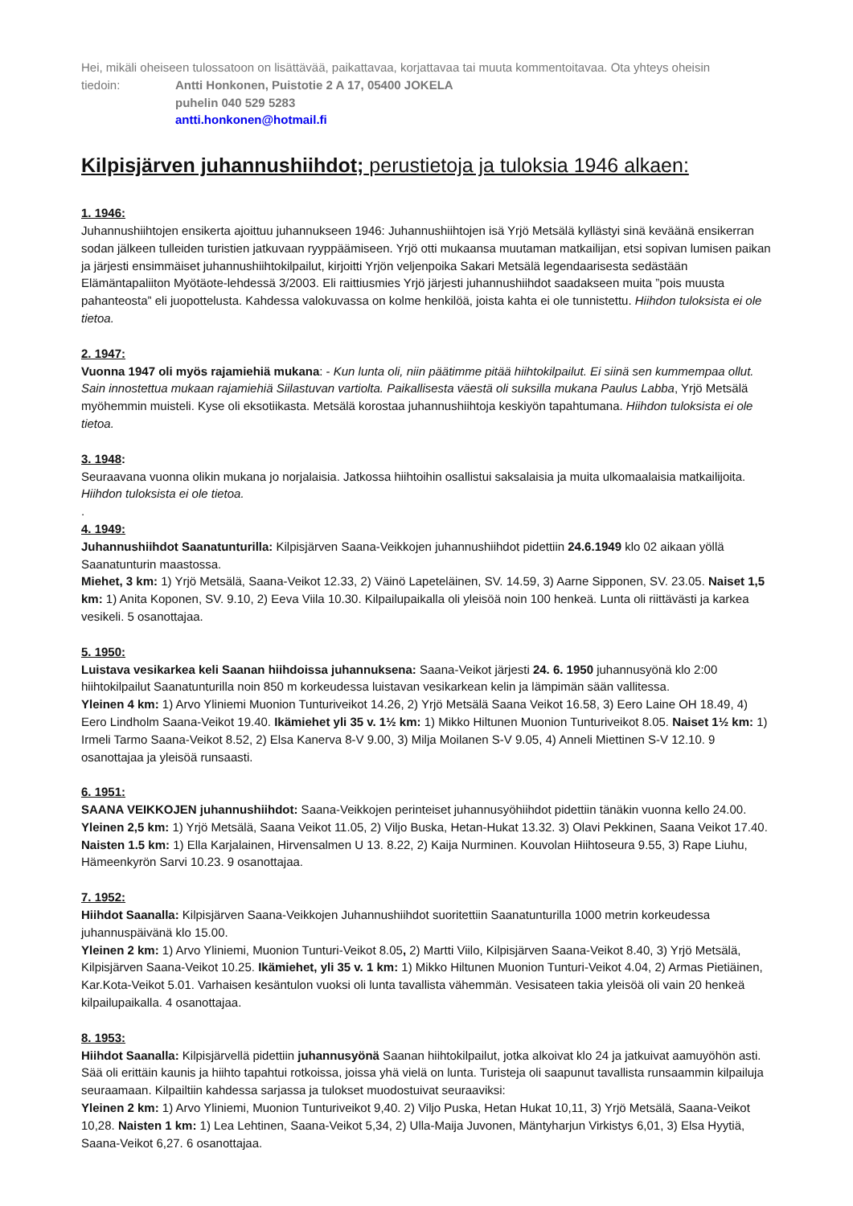Hei, mikäli oheiseen tulossatoon on lisättävää, paikattavaa, korjattavaa tai muuta kommentoitavaa. Ota yhteys oheisin
tiedoin: Antti Honkonen, Puistotie 2 A 17, 05400 JOKELA
puhelin 040 529 5283
antti.honkonen@hotmail.fi
Kilpisjärven juhannushiihdot; perustietoja ja tuloksia 1946 alkaen:
1. 1946:
Juhannushiihtojen ensikerta ajoittuu juhannukseen 1946: Juhannushiihtojen isä Yrjö Metsälä kyllästyi sinä keväänä ensikerran sodan jälkeen tulleiden turistien jatkuvaan ryyppäämiseen. Yrjö otti mukaansa muutaman matkailijan, etsi sopivan lumisen paikan ja järjesti ensimmäiset juhannushiihtokilpailut, kirjoitti Yrjön veljenpoika Sakari Metsälä legendaarisesta sedästään Elämäntapaliiton Myötäote-lehdessä 3/2003. Eli raittiusmies Yrjö järjesti juhannushiihdot saadakseen muita ”pois muusta pahanteosta” eli juopottelusta. Kahdessa valokuvassa on kolme henkilöä, joista kahta ei ole tunnistettu. Hiihdon tuloksista ei ole tietoa.
2. 1947:
Vuonna 1947 oli myös rajamiehiä mukana: - Kun lunta oli, niin päätimme pitää hiihtokilpailut. Ei siinä sen kummempaa ollut. Sain innostettua mukaan rajamiehiä Siilastuvan vartiolta. Paikallisesta väestä oli suksilla mukana Paulus Labba, Yrjö Metsälä myöhemmin muisteli. Kyse oli eksotiikasta. Metsälä korostaa juhannushiihtoja keskiyön tapahtumana. Hiihdon tuloksista ei ole tietoa.
3. 1948:
Seuraavana vuonna olikin mukana jo norjalaisia. Jatkossa hiihtoihin osallistui saksalaisia ja muita ulkomaalaisia matkailijoita. Hiihdon tuloksista ei ole tietoa.
.
4. 1949:
Juhannushiihdot Saanatunturilla: Kilpisjärven Saana-Veikkojen juhannushiihdot pidettiin 24.6.1949 klo 02 aikaan yöllä Saanatunturin maastossa.
Miehet, 3 km: 1) Yrjö Metsälä, Saana-Veikot 12.33, 2) Väinö Lapeteläinen, SV. 14.59, 3) Aarne Sipponen, SV. 23.05. Naiset 1,5 km: 1) Anita Koponen, SV. 9.10, 2) Eeva Viila 10.30. Kilpailupaikalla oli yleisöä noin 100 henkeä. Lunta oli riittävästi ja karkea vesikeli. 5 osanottajaa.
5. 1950:
Luistava vesikarkea keli Saanan hiihdoissa juhannuksena: Saana-Veikot järjesti 24. 6. 1950 juhannusyönä klo 2:00 hiihtokilpailut Saanatunturilla noin 850 m korkeudessa luistavan vesikarkean kelin ja lämpimän sään vallitessa.
Yleinen 4 km: 1) Arvo Yliniemi Muonion Tunturiveikot 14.26, 2) Yrjö Metsälä Saana Veikot 16.58, 3) Eero Laine OH 18.49, 4) Eero Lindholm Saana-Veikot 19.40. Ikämiehet yli 35 v. 1½ km: 1) Mikko Hiltunen Muonion Tunturiveikot 8.05. Naiset 1½ km: 1) Irmeli Tarmo Saana-Veikot 8.52, 2) Elsa Kanerva 8-V 9.00, 3) Milja Moilanen S-V 9.05, 4) Anneli Miettinen S-V 12.10. 9 osanottajaa ja yleisöä runsaasti.
6. 1951:
SAANA VEIKKOJEN juhannushiihdot: Saana-Veikkojen perinteiset juhannusyöhiihdot pidettiin tänäkin vuonna kello 24.00.
Yleinen 2,5 km: 1) Yrjö Metsälä, Saana Veikot 11.05, 2) Viljo Buska, Hetan-Hukat 13.32. 3) Olavi Pekkinen, Saana Veikot 17.40. Naisten 1.5 km: 1) Ella Karjalainen, Hirvensalmen U 13. 8.22, 2) Kaija Nurminen. Kouvolan Hiihtoseura 9.55, 3) Rape Liuhu, Hämeenkyrön Sarvi 10.23. 9 osanottajaa.
7. 1952:
Hiihdot Saanalla: Kilpisjärven Saana-Veikkojen Juhannushiihdot suoritettiin Saanatunturilla 1000 metrin korkeudessa juhannuspäivänä klo 15.00.
Yleinen 2 km: 1) Arvo Yliniemi, Muonion Tunturi-Veikot 8.05, 2) Martti Viilo, Kilpisjärven Saana-Veikot 8.40, 3) Yrjö Metsälä, Kilpisjärven Saana-Veikot 10.25. Ikämiehet, yli 35 v. 1 km: 1) Mikko Hiltunen Muonion Tunturi-Veikot 4.04, 2) Armas Pietiäinen, Kar.Kota-Veikot 5.01. Varhaisen kesäntulon vuoksi oli lunta tavallista vähemmän. Vesisateen takia yleisöä oli vain 20 henkeä kilpailupaikalla. 4 osanottajaa.
8. 1953:
Hiihdot Saanalla: Kilpisjärvellä pidettiin juhannusyönä Saanan hiihtokilpailut, jotka alkoivat klo 24 ja jatkuivat aamuyöhön asti. Sää oli erittäin kaunis ja hiihto tapahtui rotkoissa, joissa yhä vielä on lunta. Turisteja oli saapunut tavallista runsaammin kilpailuja seuraamaan. Kilpailtiin kahdessa sarjassa ja tulokset muodostuivat seuraaviksi:
Yleinen 2 km: 1) Arvo Yliniemi, Muonion Tunturiveikot 9,40. 2) Viljo Puska, Hetan Hukat 10,11, 3) Yrjö Metsälä, Saana-Veikot 10,28. Naisten 1 km: 1) Lea Lehtinen, Saana-Veikot 5,34, 2) Ulla-Maija Juvonen, Mäntyharjun Virkistys 6,01, 3) Elsa Hyytiä, Saana-Veikot 6,27. 6 osanottajaa.